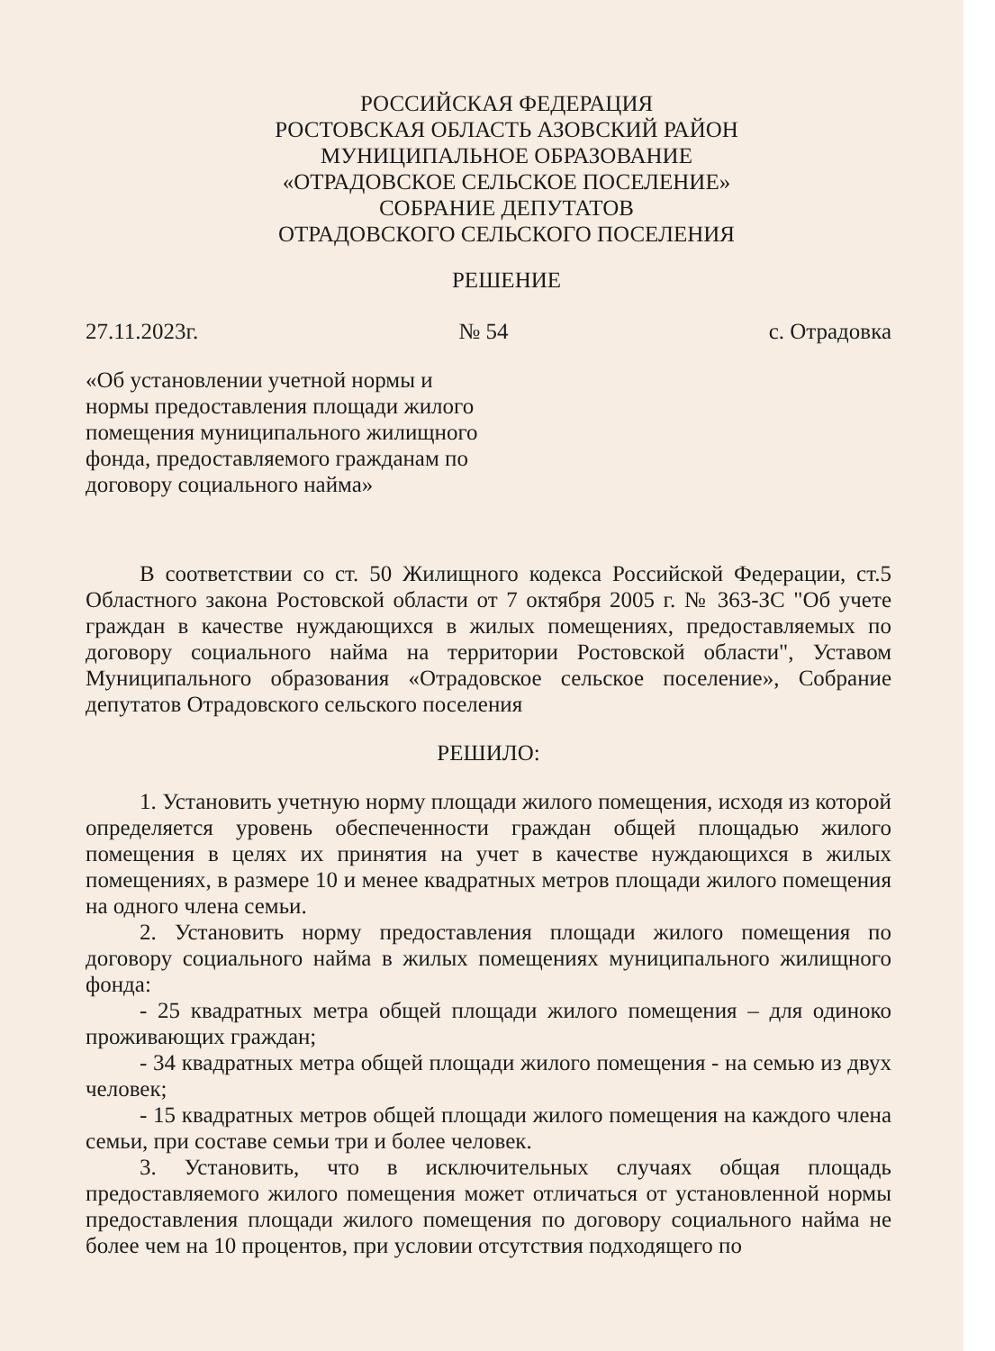РОССИЙСКАЯ ФЕДЕРАЦИЯ
РОСТОВСКАЯ ОБЛАСТЬ АЗОВСКИЙ РАЙОН
МУНИЦИПАЛЬНОЕ ОБРАЗОВАНИЕ
«ОТРАДОВСКОЕ СЕЛЬСКОЕ ПОСЕЛЕНИЕ»
СОБРАНИЕ ДЕПУТАТОВ
ОТРАДОВСКОГО СЕЛЬСКОГО ПОСЕЛЕНИЯ
РЕШЕНИЕ
27.11.2023г. № 54 с. Отрадовка
«Об установлении учетной нормы и нормы предоставления площади жилого помещения муниципального жилищного фонда, предоставляемого гражданам по договору социального найма»
В соответствии со ст. 50 Жилищного кодекса Российской Федерации, ст.5 Областного закона Ростовской области от 7 октября 2005 г. № 363-ЗС "Об учете граждан в качестве нуждающихся в жилых помещениях, предоставляемых по договору социального найма на территории Ростовской области", Уставом Муниципального образования «Отрадовское сельское поселение», Собрание депутатов Отрадовского сельского поселения
РЕШИЛО:
1. Установить учетную норму площади жилого помещения, исходя из которой определяется уровень обеспеченности граждан общей площадью жилого помещения в целях их принятия на учет в качестве нуждающихся в жилых помещениях, в размере 10 и менее квадратных метров площади жилого помещения на одного члена семьи.
2. Установить норму предоставления площади жилого помещения по договору социального найма в жилых помещениях муниципального жилищного фонда:
- 25 квадратных метра общей площади жилого помещения – для одиноко проживающих граждан;
- 34 квадратных метра общей площади жилого помещения - на семью из двух человек;
- 15 квадратных метров общей площади жилого помещения на каждого члена семьи, при составе семьи три и более человек.
3. Установить, что в исключительных случаях общая площадь предоставляемого жилого помещения может отличаться от установленной нормы предоставления площади жилого помещения по договору социального найма не более чем на 10 процентов, при условии отсутствия подходящего по